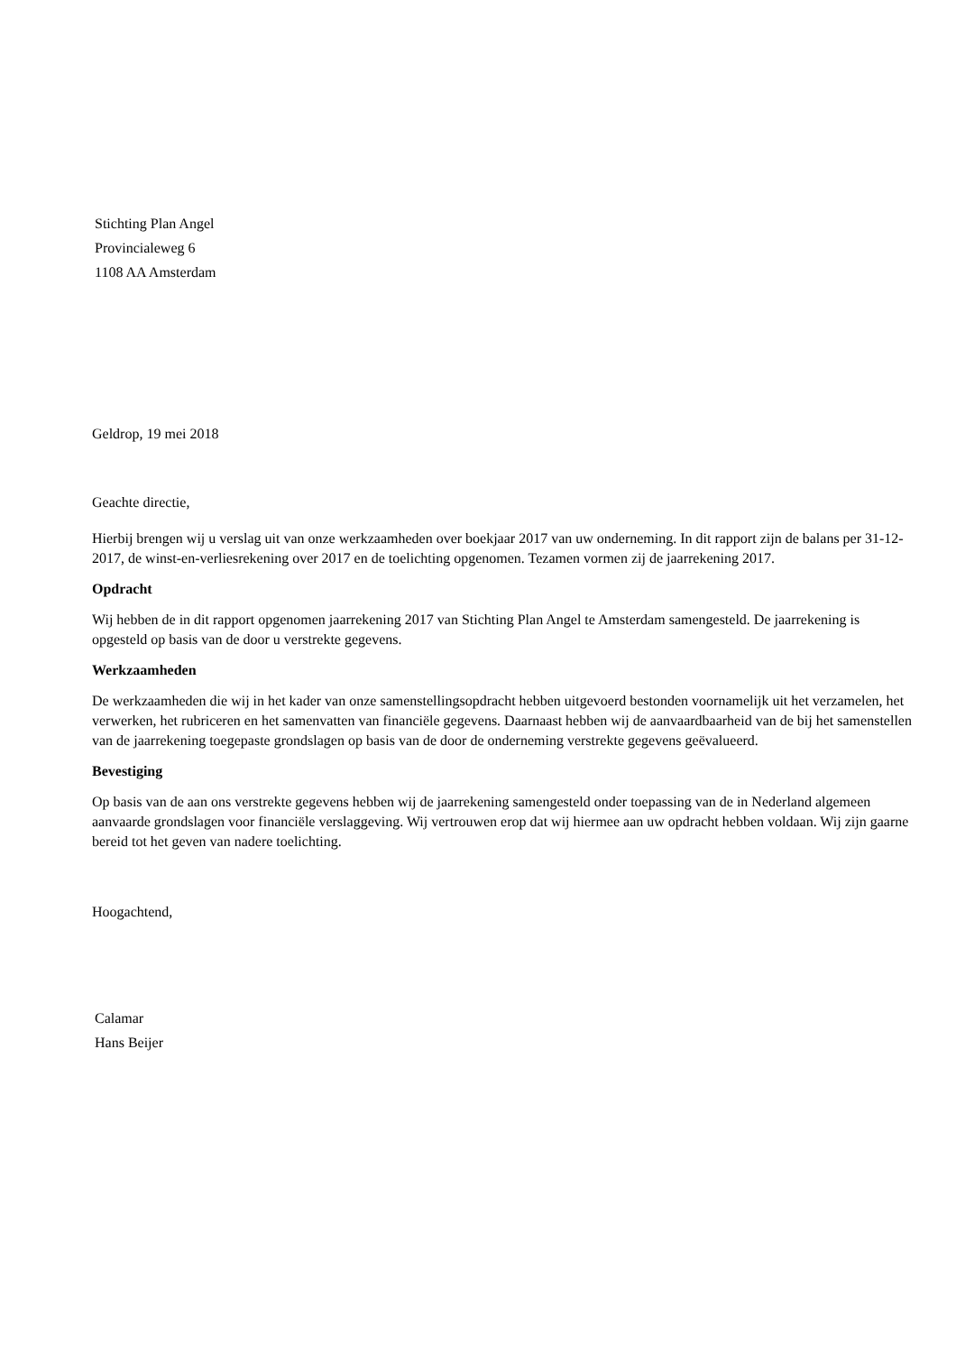Stichting Plan Angel
Provincialeweg 6
1108 AA Amsterdam
Geldrop, 19 mei 2018
Geachte directie,
Hierbij brengen wij u verslag uit van onze werkzaamheden over boekjaar 2017 van uw onderneming. In dit rapport zijn de balans per 31-12-2017, de winst-en-verliesrekening over 2017 en de toelichting opgenomen. Tezamen vormen zij de jaarrekening 2017.
Opdracht
Wij hebben de in dit rapport opgenomen jaarrekening 2017 van Stichting Plan Angel te Amsterdam samengesteld. De jaarrekening is opgesteld op basis van de door u verstrekte gegevens.
Werkzaamheden
De werkzaamheden die wij in het kader van onze samenstellingsopdracht hebben uitgevoerd bestonden voornamelijk uit het verzamelen, het verwerken, het rubriceren en het samenvatten van financiële gegevens. Daarnaast hebben wij de aanvaardbaarheid van de bij het samenstellen van de jaarrekening toegepaste grondslagen op basis van de door de onderneming verstrekte gegevens geëvalueerd.
Bevestiging
Op basis van de aan ons verstrekte gegevens hebben wij de jaarrekening samengesteld onder toepassing van de in Nederland algemeen aanvaarde grondslagen voor financiële verslaggeving. Wij vertrouwen erop dat wij hiermee aan uw opdracht hebben voldaan. Wij zijn gaarne bereid tot het geven van nadere toelichting.
Hoogachtend,
Calamar
Hans Beijer